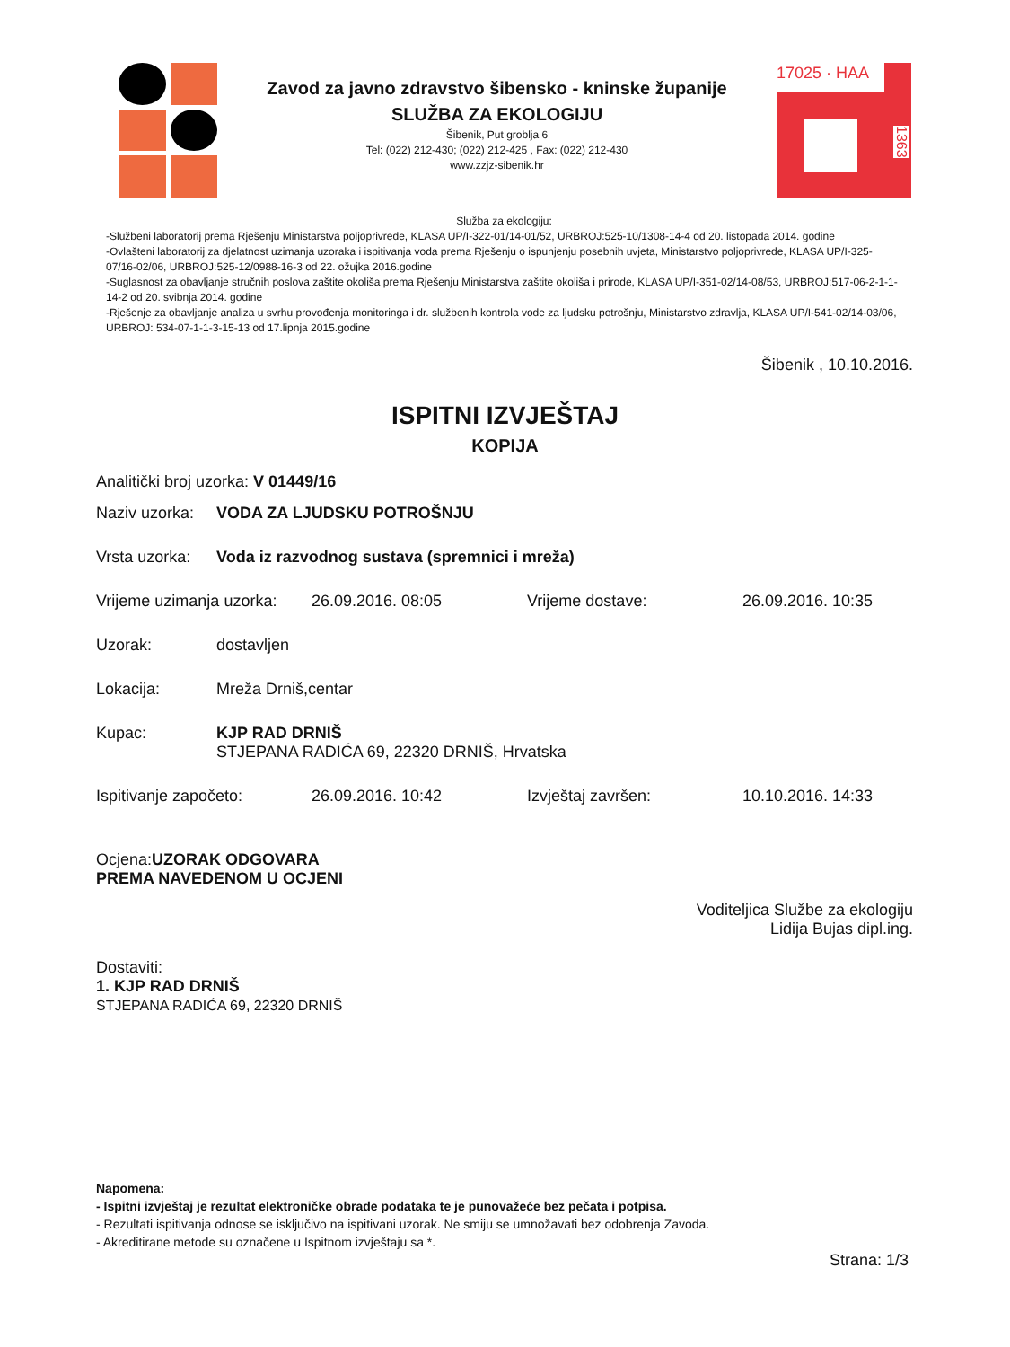Zavod za javno zdravstvo šibensko - kninske županije
SLUŽBA ZA EKOLOGIJU
Šibenik, Put groblja 6
Tel: (022) 212-430; (022) 212-425 , Fax: (022) 212-430
www.zzjz-sibenik.hr
17025 · HAA
1363
Služba za ekologiju:
-Službeni laboratorij prema Rješenju Ministarstva poljoprivrede, KLASA UP/I-322-01/14-01/52, URBROJ:525-10/1308-14-4 od 20. listopada 2014. godine
-Ovlašteni laboratorij za djelatnost uzimanja uzoraka i ispitivanja voda prema Rješenju o ispunjenju posebnih uvjeta, Ministarstvo poljoprivrede, KLASA UP/I-325-07/16-02/06, URBROJ:525-12/0988-16-3 od 22. ožujka 2016.godine
-Suglasnost za obavljanje stručnih poslova zaštite okoliša prema Rješenju Ministarstva zaštite okoliša i prirode, KLASA UP/I-351-02/14-08/53, URBROJ:517-06-2-1-1-14-2 od 20. svibnja 2014. godine
-Rješenje za obavljanje analiza u svrhu provođenja monitoringa i dr. službenih kontrola vode za ljudsku potrošnju, Ministarstvo zdravlja, KLASA UP/I-541-02/14-03/06, URBROJ: 534-07-1-1-3-15-13 od 17.lipnja 2015.godine
Šibenik , 10.10.2016.
ISPITNI IZVJEŠTAJ
KOPIJA
Analitički broj uzorka: V 01449/16
Naziv uzorka: VODA ZA LJUDSKU POTROŠNJU
Vrsta uzorka: Voda iz razvodnog sustava (spremnici i mreža)
Vrijeme uzimanja uzorka: 26.09.2016. 08:05 Vrijeme dostave: 26.09.2016. 10:35
Uzorak: dostavljen
Lokacija: Mreža Drniš,centar
Kupac: KJP RAD DRNIŠ
STJEPANA RADIĆA 69, 22320 DRNIŠ, Hrvatska
Ispitivanje započeto: 26.09.2016. 10:42 Izvještaj završen: 10.10.2016. 14:33
Ocjena:UZORAK ODGOVARA
PREMA NAVEDENOM U OCJENI
Voditeljica Službe za ekologiju
Lidija Bujas dipl.ing.
Dostaviti:
1. KJP RAD DRNIŠ
STJEPANA RADIĆA 69, 22320 DRNIŠ
Napomena:
- Ispitni izvještaj je rezultat elektroničke obrade podataka te je punovažeće bez pečata i potpisa.
- Rezultati ispitivanja odnose se isključivo na ispitivani uzorak. Ne smiju se umnožavati bez odobrenja Zavoda.
- Akreditirane metode su označene u Ispitnom izvještaju sa *.
Strana: 1/3